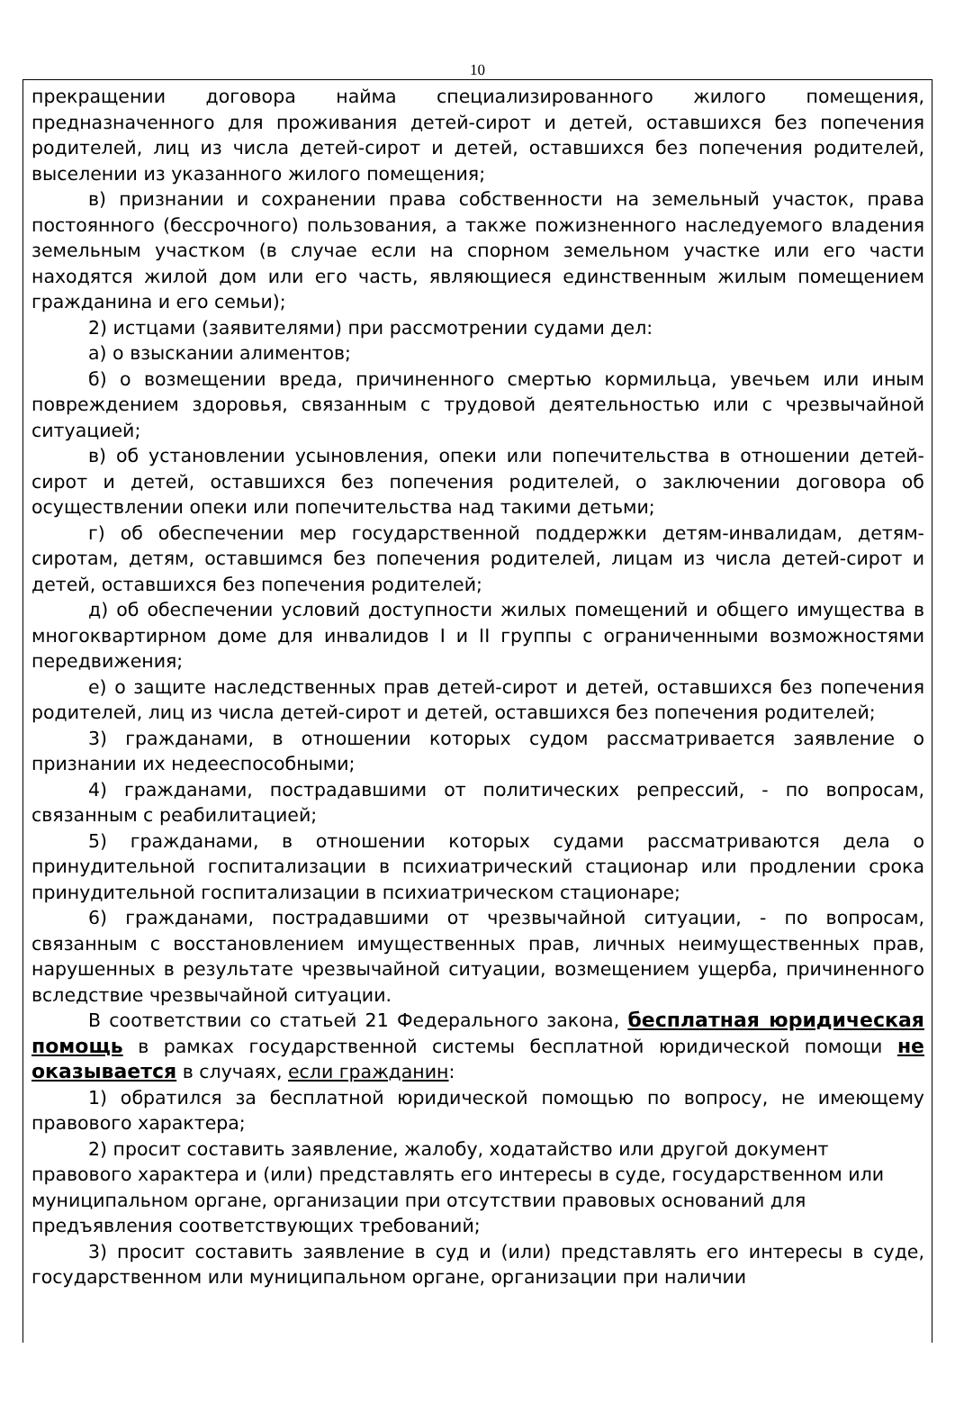10
прекращении договора найма специализированного жилого помещения, предназначенного для проживания детей-сирот и детей, оставшихся без попечения родителей, лиц из числа детей-сирот и детей, оставшихся без попечения родителей, выселении из указанного жилого помещения;
в) признании и сохранении права собственности на земельный участок, права постоянного (бессрочного) пользования, а также пожизненного наследуемого владения земельным участком (в случае если на спорном земельном участке или его части находятся жилой дом или его часть, являющиеся единственным жилым помещением гражданина и его семьи);
2) истцами (заявителями) при рассмотрении судами дел:
а) о взыскании алиментов;
б) о возмещении вреда, причиненного смертью кормильца, увечьем или иным повреждением здоровья, связанным с трудовой деятельностью или с чрезвычайной ситуацией;
в) об установлении усыновления, опеки или попечительства в отношении детей-сирот и детей, оставшихся без попечения родителей, о заключении договора об осуществлении опеки или попечительства над такими детьми;
г) об обеспечении мер государственной поддержки детям-инвалидам, детям-сиротам, детям, оставшимся без попечения родителей, лицам из числа детей-сирот и детей, оставшихся без попечения родителей;
д) об обеспечении условий доступности жилых помещений и общего имущества в многоквартирном доме для инвалидов I и II группы с ограниченными возможностями передвижения;
е) о защите наследственных прав детей-сирот и детей, оставшихся без попечения родителей, лиц из числа детей-сирот и детей, оставшихся без попечения родителей;
3) гражданами, в отношении которых судом рассматривается заявление о признании их недееспособными;
4) гражданами, пострадавшими от политических репрессий, - по вопросам, связанным с реабилитацией;
5) гражданами, в отношении которых судами рассматриваются дела о принудительной госпитализации в психиатрический стационар или продлении срока принудительной госпитализации в психиатрическом стационаре;
6) гражданами, пострадавшими от чрезвычайной ситуации, - по вопросам, связанным с восстановлением имущественных прав, личных неимущественных прав, нарушенных в результате чрезвычайной ситуации, возмещением ущерба, причиненного вследствие чрезвычайной ситуации.
В соответствии со статьей 21 Федерального закона, бесплатная юридическая помощь в рамках государственной системы бесплатной юридической помощи не оказывается в случаях, если гражданин:
1) обратился за бесплатной юридической помощью по вопросу, не имеющему правового характера;
2) просит составить заявление, жалобу, ходатайство или другой документ правового характера и (или) представлять его интересы в суде, государственном или муниципальном органе, организации при отсутствии правовых оснований для предъявления соответствующих требований;
3) просит составить заявление в суд и (или) представлять его интересы в суде, государственном или муниципальном органе, организации при наличии